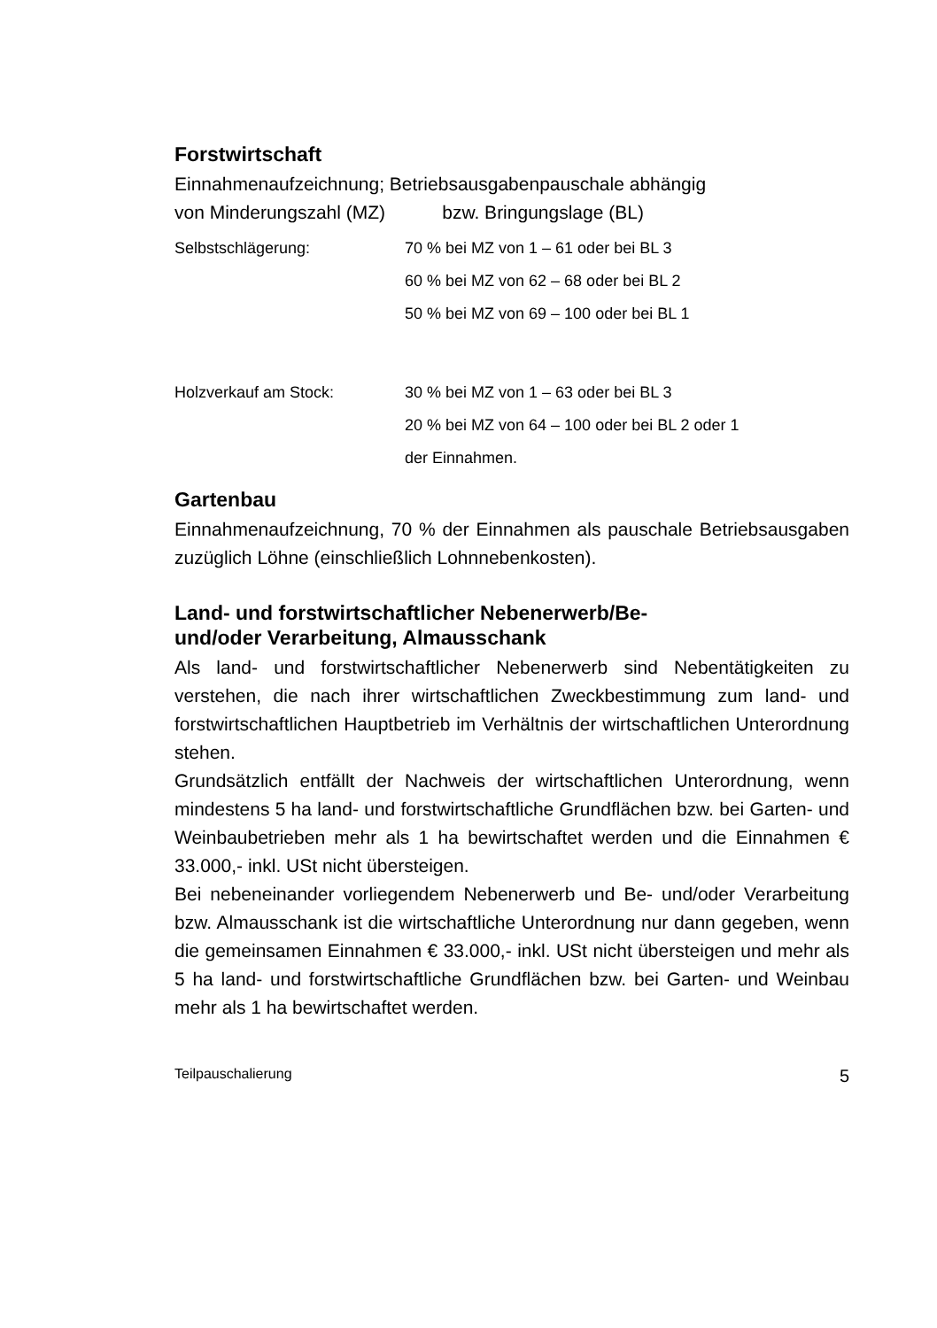Forstwirtschaft
Einnahmenaufzeichnung; Betriebsausgabenpauschale abhängig
von Minderungszahl (MZ) bzw. Bringungslage (BL)
Selbstschlägerung: 70 % bei MZ von 1 – 61 oder bei BL 3
60 % bei MZ von 62 – 68 oder bei BL 2
50 % bei MZ von 69 – 100 oder bei BL 1
Holzverkauf am Stock: 30 % bei MZ von 1 – 63 oder bei BL 3
20 % bei MZ von 64 – 100 oder bei BL 2 oder 1
der Einnahmen.
Gartenbau
Einnahmenaufzeichnung, 70 % der Einnahmen als pauschale Betriebsausgaben zuzüglich Löhne (einschließlich Lohnnebenkosten).
Land- und forstwirtschaftlicher Nebenerwerb/Be-
und/oder Verarbeitung, Almausschank
Als land- und forstwirtschaftlicher Nebenerwerb sind Nebentätigkeiten zu verstehen, die nach ihrer wirtschaftlichen Zweckbestimmung zum land- und forstwirtschaftlichen Hauptbetrieb im Verhältnis der wirtschaftlichen Unterordnung stehen.
Grundsätzlich entfällt der Nachweis der wirtschaftlichen Unterordnung, wenn mindestens 5 ha land- und forstwirtschaftliche Grundflächen bzw. bei Garten- und Weinbaubetrieben mehr als 1 ha bewirtschaftet werden und die Einnahmen € 33.000,- inkl. USt nicht übersteigen.
Bei nebeneinander vorliegendem Nebenerwerb und Be- und/oder Verarbeitung bzw. Almausschank ist die wirtschaftliche Unterordnung nur dann gegeben, wenn die gemeinsamen Einnahmen € 33.000,- inkl. USt nicht übersteigen und mehr als 5 ha land- und forstwirtschaftliche Grundflächen bzw. bei Garten- und Weinbau mehr als 1 ha bewirtschaftet werden.
Teilpauschalierung 5